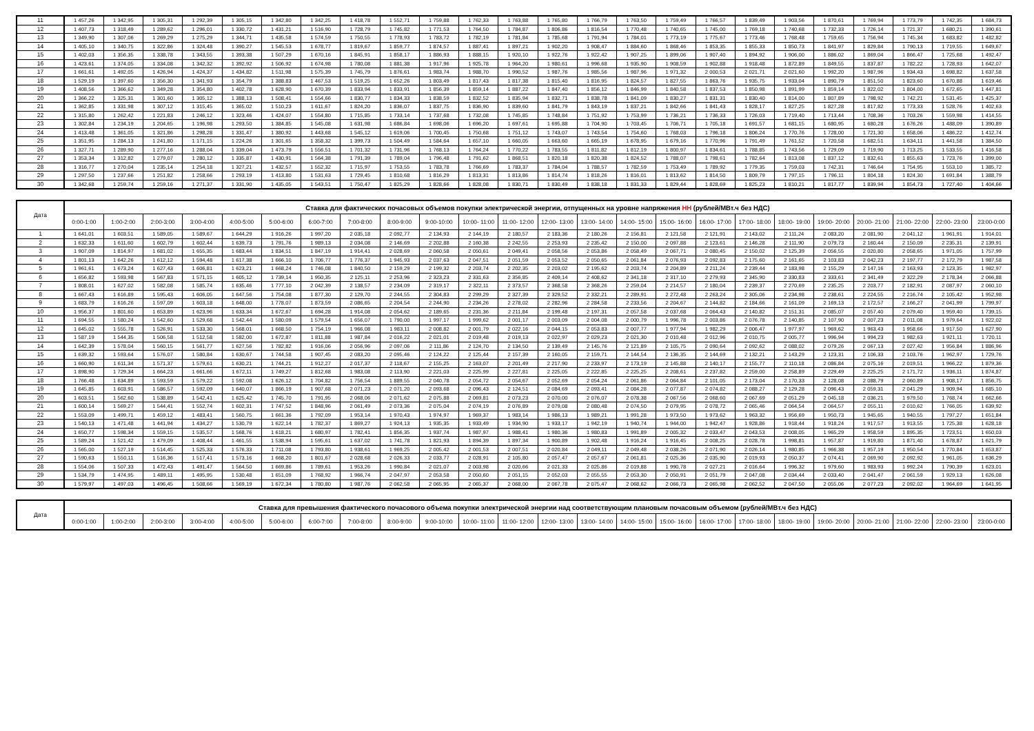| 11 | 1 457,26 | 1 342,95 | 1 305,31 | 1 292,39 | 1 305,15 | 1 342,80 | 1 342,25 | 1 418,78 | 1 552,71 | 1 759,88 | 1 762,33 | 1 763,88 | 1 765,80 | 1 766,79 | 1 763,50 | 1 759,49 | 1 766,57 | 1 839,49 | 1 903,56 | 1 870,61 | 1 769,94 | 1 773,79 | 1 742,35 | 1 684,73 |
| 12 | 1 407,73 | 1 318,49 | 1 289,62 | 1 296,01 | 1 330,72 | 1 431,21 | 1 516,90 | 1 728,79 | 1 745,82 | 1 771,53 | 1 764,50 | 1 784,87 | 1 806,86 | 1 816,54 | 1 770,48 | 1 740,65 | 1 745,00 | 1 769,18 | 1 740,68 | 1 732,33 | 1 726,14 | 1 721,37 | 1 680,21 | 1 390,61 |
| 13 | 1 349,90 | 1 307,06 | 1 269,29 | 1 275,29 | 1 344,71 | 1 435,58 | 1 574,59 | 1 750,55 | 1 778,93 | 1 783,72 | 1 782,19 | 1 781,84 | 1 785,68 | 1 791,94 | 1 784,01 | 1 773,19 | 1 775,67 | 1 773,46 | 1 768,48 | 1 759,65 | 1 756,94 | 1 745,34 | 1 683,82 | 1 482,82 |
| 14 | 1 405,10 | 1 340,75 | 1 322,86 | 1 324,48 | 1 390,27 | 1 545,53 | 1 678,77 | 1 819,67 | 1 859,77 | 1 874,57 | 1 887,41 | 1 897,21 | 1 902,20 | 1 908,47 | 1 884,60 | 1 868,46 | 1 853,35 | 1 855,33 | 1 850,73 | 1 841,97 | 1 829,84 | 1 790,13 | 1 719,55 | 1 649,67 |
| 15 | 1 402,03 | 1 356,35 | 1 338,78 | 1 343,55 | 1 393,38 | 1 507,29 | 1 670,16 | 1 845,91 | 1 858,17 | 1 886,93 | 1 888,15 | 1 920,10 | 1 922,76 | 1 922,42 | 1 907,25 | 1 899,06 | 1 907,40 | 1 894,92 | 1 906,00 | 1 886,02 | 1 869,04 | 1 866,47 | 1 725,68 | 1 492,47 |
| 16 | 1 423,61 | 1 374,05 | 1 334,08 | 1 342,32 | 1 392,92 | 1 506,92 | 1 674,98 | 1 780,08 | 1 881,38 | 1 917,96 | 1 925,78 | 1 964,20 | 1 980,61 | 1 996,68 | 1 935,90 | 1 908,59 | 1 902,88 | 1 918,48 | 1 872,89 | 1 849,55 | 1 837,87 | 1 782,22 | 1 728,93 | 1 642,07 |
| 17 | 1 661,61 | 1 492,05 | 1 426,94 | 1 424,37 | 1 434,82 | 1 511,98 | 1 575,39 | 1 745,79 | 1 876,61 | 1 983,74 | 1 988,70 | 1 990,52 | 1 987,76 | 1 985,56 | 1 987,96 | 1 971,32 | 2 000,53 | 2 021,71 | 2 021,60 | 1 992,20 | 1 987,96 | 1 934,43 | 1 698,82 | 1 637,58 |
| 18 | 1 529,19 | 1 397,60 | 1 356,30 | 1 341,93 | 1 354,79 | 1 388,83 | 1 467,53 | 1 519,25 | 1 652,26 | 1 803,49 | 1 817,43 | 1 817,38 | 1 815,40 | 1 816,95 | 1 824,57 | 1 827,55 | 1 863,76 | 1 935,75 | 1 933,04 | 1 890,79 | 1 851,50 | 1 823,60 | 1 670,88 | 1 619,46 |
| 19 | 1 408,56 | 1 366,62 | 1 349,28 | 1 354,80 | 1 402,78 | 1 628,90 | 1 670,39 | 1 833,94 | 1 833,91 | 1 856,39 | 1 859,14 | 1 887,22 | 1 847,40 | 1 856,12 | 1 846,99 | 1 840,58 | 1 837,53 | 1 850,98 | 1 891,99 | 1 859,14 | 1 822,02 | 1 804,00 | 1 672,65 | 1 447,81 |
| 20 | 1 366,22 | 1 325,31 | 1 301,60 | 1 305,12 | 1 388,13 | 1 508,41 | 1 554,66 | 1 830,77 | 1 834,33 | 1 838,59 | 1 832,52 | 1 835,94 | 1 832,71 | 1 838,78 | 1 841,09 | 1 830,27 | 1 831,31 | 1 830,40 | 1 814,00 | 1 807,89 | 1 798,92 | 1 742,21 | 1 531,45 | 1 425,37 |
| 21 | 1 362,85 | 1 331,98 | 1 307,12 | 1 315,45 | 1 365,02 | 1 510,23 | 1 611,67 | 1 824,20 | 1 836,07 | 1 837,75 | 1 836,90 | 1 839,60 | 1 841,79 | 1 843,19 | 1 837,21 | 1 842,66 | 1 841,43 | 1 828,17 | 1 827,25 | 1 827,28 | 1 817,82 | 1 773,33 | 1 528,76 | 1 402,63 |
| 22 | 1 315,80 | 1 262,42 | 1 221,83 | 1 246,12 | 1 323,46 | 1 424,07 | 1 554,80 | 1 715,85 | 1 733,14 | 1 737,68 | 1 732,08 | 1 745,85 | 1 748,84 | 1 751,92 | 1 753,99 | 1 736,21 | 1 736,33 | 1 726,03 | 1 719,40 | 1 713,44 | 1 708,36 | 1 703,26 | 1 559,98 | 1 414,55 |
| 23 | 1 302,84 | 1 234,19 | 1 204,65 | 1 196,98 | 1 293,50 | 1 384,85 | 1 545,08 | 1 631,98 | 1 686,84 | 1 698,06 | 1 696,20 | 1 697,61 | 1 695,88 | 1 704,90 | 1 703,45 | 1 706,71 | 1 705,18 | 1 691,57 | 1 681,15 | 1 680,95 | 1 680,28 | 1 676,26 | 1 488,09 | 1 390,89 |
| 24 | 1 413,48 | 1 361,05 | 1 321,86 | 1 298,28 | 1 331,47 | 1 380,92 | 1 443,68 | 1 545,12 | 1 619,06 | 1 700,45 | 1 750,68 | 1 751,12 | 1 743,07 | 1 743,54 | 1 754,60 | 1 768,03 | 1 796,18 | 1 806,24 | 1 770,76 | 1 728,00 | 1 721,30 | 1 658,06 | 1 486,22 | 1 412,74 |
| 25 | 1 351,95 | 1 284,13 | 1 241,80 | 1 171,15 | 1 224,26 | 1 301,65 | 1 358,32 | 1 399,73 | 1 504,49 | 1 584,64 | 1 657,10 | 1 660,05 | 1 663,60 | 1 665,19 | 1 678,95 | 1 679,16 | 1 770,96 | 1 791,49 | 1 761,52 | 1 720,58 | 1 682,51 | 1 634,11 | 1 441,58 | 1 384,50 |
| 26 | 1 327,71 | 1 289,90 | 1 277,16 | 1 288,04 | 1 339,04 | 1 473,79 | 1 556,51 | 1 701,32 | 1 731,96 | 1 768,13 | 1 764,24 | 1 770,22 | 1 783,55 | 1 811,82 | 1 812,19 | 1 800,97 | 1 834,61 | 1 788,85 | 1 743,56 | 1 729,09 | 1 719,90 | 1 713,25 | 1 533,55 | 1 416,58 |
| 27 | 1 353,34 | 1 312,82 | 1 279,07 | 1 280,12 | 1 335,87 | 1 430,91 | 1 564,38 | 1 791,39 | 1 789,04 | 1 796,48 | 1 791,62 | 1 868,51 | 1 820,18 | 1 820,38 | 1 824,52 | 1 788,07 | 1 798,61 | 1 782,64 | 1 813,08 | 1 837,12 | 1 832,61 | 1 855,63 | 1 723,76 | 1 399,00 |
| 28 | 1 316,77 | 1 270,04 | 1 235,14 | 1 254,18 | 1 327,21 | 1 432,57 | 1 552,32 | 1 715,97 | 1 753,55 | 1 783,78 | 1 766,69 | 1 783,37 | 1 784,04 | 1 788,57 | 1 782,59 | 1 753,49 | 1 789,92 | 1 779,35 | 1 759,03 | 1 742,31 | 1 746,64 | 1 754,95 | 1 553,10 | 1 385,72 |
| 29 | 1 297,50 | 1 237,66 | 1 251,82 | 1 258,66 | 1 293,19 | 1 413,80 | 1 531,63 | 1 729,45 | 1 810,68 | 1 816,29 | 1 813,31 | 1 813,86 | 1 814,74 | 1 818,26 | 1 816,01 | 1 813,62 | 1 814,50 | 1 809,79 | 1 797,15 | 1 796,11 | 1 804,18 | 1 824,30 | 1 691,84 | 1 388,79 |
| 30 | 1 342,68 | 1 259,74 | 1 259,16 | 1 271,37 | 1 331,90 | 1 435,05 | 1 543,51 | 1 750,47 | 1 825,29 | 1 828,66 | 1 828,08 | 1 830,71 | 1 830,49 | 1 838,18 | 1 831,33 | 1 829,44 | 1 828,69 | 1 825,23 | 1 810,21 | 1 817,77 | 1 839,94 | 1 854,73 | 1 727,40 | 1 404,66 |
| Дата | Ставка для фактических почасовых объемов покупки электрической энергии, отпущенных на уровне напряжения НН (рублей/МВт.ч без НДС) | | | | | | | | | | | | | | | | | | | | | | | |
| --- | --- | --- | --- | --- | --- | --- | --- | --- | --- | --- | --- | --- | --- | --- | --- | --- | --- | --- | --- | --- | --- | --- | --- | --- |
| | 0:00-1:00 | 1:00-2:00 | 2:00-3:00 | 3:00-4:00 | 4:00-5:00 | 5:00-6:00 | 6:00-7:00 | 7:00-8:00 | 8:00-9:00 | 9:00-10:00 | 10:00- 11:00 | 11:00- 12:00 | 12:00- 13:00 | 13:00- 14:00 | 14:00- 15:00 | 15:00- 16:00 | 16:00- 17:00 | 17:00- 18:00 | 18:00- 19:00 | 19:00- 20:00 | 20:00- 21:00 | 21:00- 22:00 | 22:00- 23:00 | 23:00-0:00 |
| 1 | 1 641,01 | 1 603,51 | 1 589,05 | 1 589,67 | 1 644,29 | 1 916,26 | 1 997,20 | 2 035,18 | 2 092,77 | 2 134,93 | 2 144,19 | 2 180,57 | 2 183,36 | 2 180,26 | 2 156,81 | 2 121,58 | 2 121,91 | 2 143,02 | 2 111,24 | 2 083,20 | 2 081,90 | 2 041,12 | 1 961,91 | 1 914,01 |
| 2 | 1 632,33 | 1 611,60 | 1 602,79 | 1 602,44 | 1 639,73 | 1 791,76 | 1 989,13 | 2 034,08 | 2 146,69 | 2 202,88 | 2 160,38 | 2 242,55 | 2 253,93 | 2 235,42 | 2 150,00 | 2 097,88 | 2 123,61 | 2 146,28 | 2 111,90 | 2 079,73 | 2 160,44 | 2 150,09 | 2 235,31 | 2 139,91 |
| 3 | 1 907,09 | 1 814,97 | 1 681,02 | 1 655,35 | 1 683,44 | 1 834,51 | 1 847,19 | 1 914,41 | 2 028,69 | 2 060,58 | 2 050,61 | 2 049,41 | 2 058,56 | 2 053,86 | 2 058,49 | 2 067,71 | 2 080,45 | 2 150,02 | 2 125,39 | 2 056,55 | 2 020,80 | 2 058,65 | 1 971,05 | 1 757,99 |
| 4 | 1 801,13 | 1 642,26 | 1 612,12 | 1 594,48 | 1 617,38 | 1 666,10 | 1 706,77 | 1 776,37 | 1 945,93 | 2 037,63 | 2 047,51 | 2 051,59 | 2 053,52 | 2 050,65 | 2 061,84 | 2 076,93 | 2 092,83 | 2 175,60 | 2 161,65 | 2 103,83 | 2 042,23 | 2 197,77 | 2 172,79 | 1 987,58 |
| 5 | 1 961,61 | 1 673,24 | 1 627,43 | 1 606,81 | 1 623,21 | 1 668,24 | 1 746,08 | 1 840,50 | 2 159,29 | 2 199,32 | 2 203,74 | 2 202,35 | 2 203,02 | 2 195,62 | 2 203,74 | 2 204,89 | 2 211,24 | 2 239,44 | 2 183,98 | 2 155,29 | 2 147,16 | 2 163,93 | 2 123,35 | 1 982,97 |
| 6 | 1 656,82 | 1 593,98 | 1 567,83 | 1 571,15 | 1 605,12 | 1 739,14 | 1 950,35 | 2 125,11 | 2 253,96 | 2 323,23 | 2 331,63 | 2 356,85 | 2 409,14 | 2 408,62 | 2 341,18 | 2 317,10 | 2 279,93 | 2 345,90 | 2 330,83 | 2 333,61 | 2 341,49 | 2 322,29 | 2 178,34 | 2 066,88 |
| 7 | 1 808,01 | 1 627,02 | 1 582,08 | 1 585,74 | 1 635,46 | 1 777,10 | 2 042,39 | 2 138,57 | 2 234,09 | 2 319,17 | 2 322,11 | 2 373,57 | 2 368,58 | 2 368,26 | 2 259,04 | 2 214,57 | 2 180,04 | 2 239,37 | 2 270,69 | 2 235,25 | 2 203,77 | 2 182,91 | 2 087,97 | 2 060,10 |
| 8 | 1 667,43 | 1 616,89 | 1 595,43 | 1 606,05 | 1 647,56 | 1 754,08 | 1 877,30 | 2 129,70 | 2 244,55 | 2 304,83 | 2 299,29 | 2 327,39 | 2 329,52 | 2 332,21 | 2 289,91 | 2 272,48 | 2 263,24 | 2 305,06 | 2 234,98 | 2 238,61 | 2 224,55 | 2 216,74 | 2 105,42 | 1 952,98 |
| 9 | 1 683,79 | 1 616,26 | 1 597,09 | 1 603,18 | 1 648,00 | 1 778,07 | 1 873,59 | 2 086,65 | 2 204,54 | 2 244,90 | 2 234,26 | 2 278,02 | 2 282,96 | 2 284,58 | 2 233,56 | 2 204,67 | 2 144,82 | 2 184,66 | 2 161,09 | 2 169,13 | 2 172,57 | 2 166,27 | 2 041,99 | 1 799,97 |
| 10 | 1 956,37 | 1 801,60 | 1 653,89 | 1 623,96 | 1 633,34 | 1 672,67 | 1 694,28 | 1 914,08 | 2 054,62 | 2 189,65 | 2 231,36 | 2 211,84 | 2 199,48 | 2 197,31 | 2 057,58 | 2 037,68 | 2 064,43 | 2 140,82 | 2 151,31 | 2 085,07 | 2 057,40 | 2 079,40 | 1 959,40 | 1 739,15 |
| 11 | 1 694,55 | 1 580,24 | 1 542,60 | 1 529,68 | 1 542,44 | 1 580,09 | 1 579,54 | 1 656,07 | 1 790,00 | 1 997,17 | 1 999,62 | 2 001,17 | 2 003,09 | 2 004,08 | 2 000,79 | 1 996,78 | 2 003,86 | 2 076,78 | 2 140,85 | 2 107,90 | 2 007,23 | 2 011,08 | 1 979,64 | 1 922,02 |
| 12 | 1 645,02 | 1 555,78 | 1 526,91 | 1 533,30 | 1 568,01 | 1 668,50 | 1 754,19 | 1 966,08 | 1 983,11 | 2 008,82 | 2 001,79 | 2 022,16 | 2 044,15 | 2 053,83 | 2 007,77 | 1 977,94 | 1 982,29 | 2 006,47 | 1 977,97 | 1 969,62 | 1 963,43 | 1 958,66 | 1 917,50 | 1 627,90 |
| 13 | 1 587,19 | 1 544,35 | 1 506,58 | 1 512,58 | 1 582,00 | 1 672,87 | 1 811,88 | 1 987,84 | 2 016,22 | 2 021,01 | 2 019,48 | 2 019,13 | 2 022,97 | 2 029,23 | 2 021,30 | 2 010,48 | 2 012,96 | 2 010,75 | 2 005,77 | 1 996,94 | 1 994,23 | 1 982,63 | 1 921,11 | 1 720,11 |
| 14 | 1 642,39 | 1 578,04 | 1 560,15 | 1 561,77 | 1 627,56 | 1 782,82 | 1 916,06 | 2 056,96 | 2 097,06 | 2 111,86 | 2 124,70 | 2 134,50 | 2 139,49 | 2 145,76 | 2 121,89 | 2 105,75 | 2 090,64 | 2 092,62 | 2 088,02 | 2 079,26 | 2 067,13 | 2 027,42 | 1 956,84 | 1 886,96 |
| 15 | 1 639,32 | 1 593,64 | 1 576,07 | 1 580,84 | 1 630,67 | 1 744,58 | 1 907,45 | 2 083,20 | 2 095,46 | 2 124,22 | 2 125,44 | 2 157,39 | 2 160,05 | 2 159,71 | 2 144,54 | 2 136,35 | 2 144,69 | 2 132,21 | 2 143,29 | 2 123,31 | 2 106,33 | 2 103,76 | 1 962,97 | 1 729,76 |
| 16 | 1 660,90 | 1 611,34 | 1 571,37 | 1 579,61 | 1 630,21 | 1 744,21 | 1 912,27 | 2 017,37 | 2 118,67 | 2 155,25 | 2 163,07 | 2 201,49 | 2 217,90 | 2 233,97 | 2 173,19 | 2 145,88 | 2 140,17 | 2 155,77 | 2 110,18 | 2 086,84 | 2 075,16 | 2 019,51 | 1 966,22 | 1 879,36 |
| 17 | 1 898,90 | 1 729,34 | 1 664,23 | 1 661,66 | 1 672,11 | 1 749,27 | 1 812,68 | 1 983,08 | 2 113,90 | 2 221,03 | 2 225,99 | 2 227,81 | 2 225,05 | 2 222,85 | 2 225,25 | 2 208,61 | 2 237,82 | 2 259,00 | 2 258,89 | 2 229,49 | 2 225,25 | 2 171,72 | 1 936,11 | 1 874,87 |
| 18 | 1 766,48 | 1 634,89 | 1 593,59 | 1 579,22 | 1 592,08 | 1 626,12 | 1 704,82 | 1 756,54 | 1 889,55 | 2 040,78 | 2 054,72 | 2 054,67 | 2 052,69 | 2 054,24 | 2 061,86 | 2 064,84 | 2 101,05 | 2 173,04 | 2 170,33 | 2 128,08 | 2 088,79 | 2 060,89 | 1 908,17 | 1 856,75 |
| 19 | 1 645,85 | 1 603,91 | 1 586,57 | 1 592,09 | 1 640,07 | 1 866,19 | 1 907,68 | 2 071,23 | 2 071,20 | 2 093,68 | 2 096,43 | 2 124,51 | 2 084,69 | 2 093,41 | 2 084,28 | 2 077,87 | 2 074,82 | 2 088,27 | 2 129,28 | 2 096,43 | 2 059,31 | 2 041,29 | 1 909,94 | 1 685,10 |
| 20 | 1 603,51 | 1 562,60 | 1 538,89 | 1 542,41 | 1 625,42 | 1 745,70 | 1 791,95 | 2 068,06 | 2 071,62 | 2 075,88 | 2 069,81 | 2 073,23 | 2 070,00 | 2 076,07 | 2 078,38 | 2 067,56 | 2 068,60 | 2 067,69 | 2 051,29 | 2 045,18 | 2 036,21 | 1 979,50 | 1 768,74 | 1 662,66 |
| 21 | 1 600,14 | 1 569,27 | 1 544,41 | 1 552,74 | 1 602,31 | 1 747,52 | 1 848,96 | 2 061,49 | 2 073,36 | 2 075,04 | 2 074,19 | 2 076,89 | 2 079,08 | 2 080,48 | 2 074,50 | 2 079,95 | 2 078,72 | 2 065,46 | 2 064,54 | 2 064,57 | 2 055,11 | 2 010,62 | 1 766,05 | 1 639,92 |
| 22 | 1 553,09 | 1 499,71 | 1 459,12 | 1 483,41 | 1 560,75 | 1 661,36 | 1 792,09 | 1 953,14 | 1 970,43 | 1 974,97 | 1 969,37 | 1 983,14 | 1 986,13 | 1 989,21 | 1 991,28 | 1 973,50 | 1 973,62 | 1 963,32 | 1 956,69 | 1 950,73 | 1 945,65 | 1 940,55 | 1 797,27 | 1 651,84 |
| 23 | 1 540,13 | 1 471,48 | 1 441,94 | 1 434,27 | 1 530,79 | 1 622,14 | 1 782,37 | 1 869,27 | 1 924,13 | 1 935,35 | 1 933,49 | 1 934,90 | 1 933,17 | 1 942,19 | 1 940,74 | 1 944,00 | 1 942,47 | 1 928,86 | 1 918,44 | 1 918,24 | 1 917,57 | 1 913,55 | 1 725,38 | 1 628,18 |
| 24 | 1 650,77 | 1 598,34 | 1 559,15 | 1 535,57 | 1 568,76 | 1 618,21 | 1 680,97 | 1 782,41 | 1 856,35 | 1 937,74 | 1 987,97 | 1 988,41 | 1 980,36 | 1 980,83 | 1 991,89 | 2 005,32 | 2 033,47 | 2 043,53 | 2 008,05 | 1 965,29 | 1 958,59 | 1 895,35 | 1 723,51 | 1 650,03 |
| 25 | 1 589,24 | 1 521,42 | 1 479,09 | 1 408,44 | 1 461,55 | 1 538,94 | 1 595,61 | 1 637,02 | 1 741,78 | 1 821,93 | 1 894,39 | 1 897,34 | 1 900,89 | 1 902,48 | 1 916,24 | 1 916,45 | 2 008,25 | 2 028,78 | 1 998,81 | 1 957,87 | 1 919,80 | 1 871,40 | 1 678,87 | 1 621,79 |
| 26 | 1 565,00 | 1 527,19 | 1 514,45 | 1 525,33 | 1 576,33 | 1 711,08 | 1 793,80 | 1 938,61 | 1 969,25 | 2 005,42 | 2 001,53 | 2 007,51 | 2 020,84 | 2 049,11 | 2 049,48 | 2 038,26 | 2 071,90 | 2 026,14 | 1 980,85 | 1 966,38 | 1 957,19 | 1 950,54 | 1 770,84 | 1 653,87 |
| 27 | 1 590,63 | 1 550,11 | 1 516,36 | 1 517,41 | 1 573,16 | 1 668,20 | 1 801,67 | 2 028,68 | 2 026,33 | 2 033,77 | 2 028,91 | 2 105,80 | 2 057,47 | 2 057,67 | 2 061,81 | 2 025,36 | 2 035,90 | 2 019,93 | 2 050,37 | 2 074,41 | 2 069,90 | 2 092,92 | 1 961,05 | 1 636,29 |
| 28 | 1 554,06 | 1 507,33 | 1 472,43 | 1 491,47 | 1 564,50 | 1 669,86 | 1 789,61 | 1 953,26 | 1 990,84 | 2 021,07 | 2 003,98 | 2 020,66 | 2 021,33 | 2 025,86 | 2 019,88 | 1 990,78 | 2 027,21 | 2 016,64 | 1 996,32 | 1 979,60 | 1 983,93 | 1 992,24 | 1 790,39 | 1 623,01 |
| 29 | 1 534,79 | 1 474,95 | 1 489,11 | 1 495,95 | 1 530,48 | 1 651,09 | 1 768,92 | 1 966,74 | 2 047,97 | 2 053,58 | 2 050,60 | 2 051,15 | 2 052,03 | 2 055,55 | 2 053,30 | 2 050,91 | 2 051,79 | 2 047,08 | 2 034,44 | 2 033,40 | 2 041,47 | 2 061,59 | 1 929,13 | 1 626,08 |
| 30 | 1 579,97 | 1 497,03 | 1 496,45 | 1 508,66 | 1 569,19 | 1 672,34 | 1 780,80 | 1 987,76 | 2 062,58 | 2 065,95 | 2 065,37 | 2 068,00 | 2 067,78 | 2 075,47 | 2 068,62 | 2 066,73 | 2 065,98 | 2 062,52 | 2 047,50 | 2 055,06 | 2 077,23 | 2 092,02 | 1 964,69 | 1 641,95 |
| Дата | Ставка для превышения фактического почасового объема покупки электрической энергии над соответствующим плановым почасовым объемом (рублей/МВт.ч без НДС) | | | | | | | | | | | | | | | | | | | | | | | |
| --- | --- | --- | --- | --- | --- | --- | --- | --- | --- | --- | --- | --- | --- | --- | --- | --- | --- | --- | --- | --- | --- | --- | --- | --- |
| | 0:00-1:00 | 1:00-2:00 | 2:00-3:00 | 3:00-4:00 | 4:00-5:00 | 5:00-6:00 | 6:00-7:00 | 7:00-8:00 | 8:00-9:00 | 9:00-10:00 | 10:00- 11:00 | 11:00- 12:00 | 12:00- 13:00 | 13:00- 14:00 | 14:00- 15:00 | 15:00- 16:00 | 16:00- 17:00 | 17:00- 18:00 | 18:00- 19:00 | 19:00- 20:00 | 20:00- 21:00 | 21:00- 22:00 | 22:00- 23:00 | 23:00-0:00 |